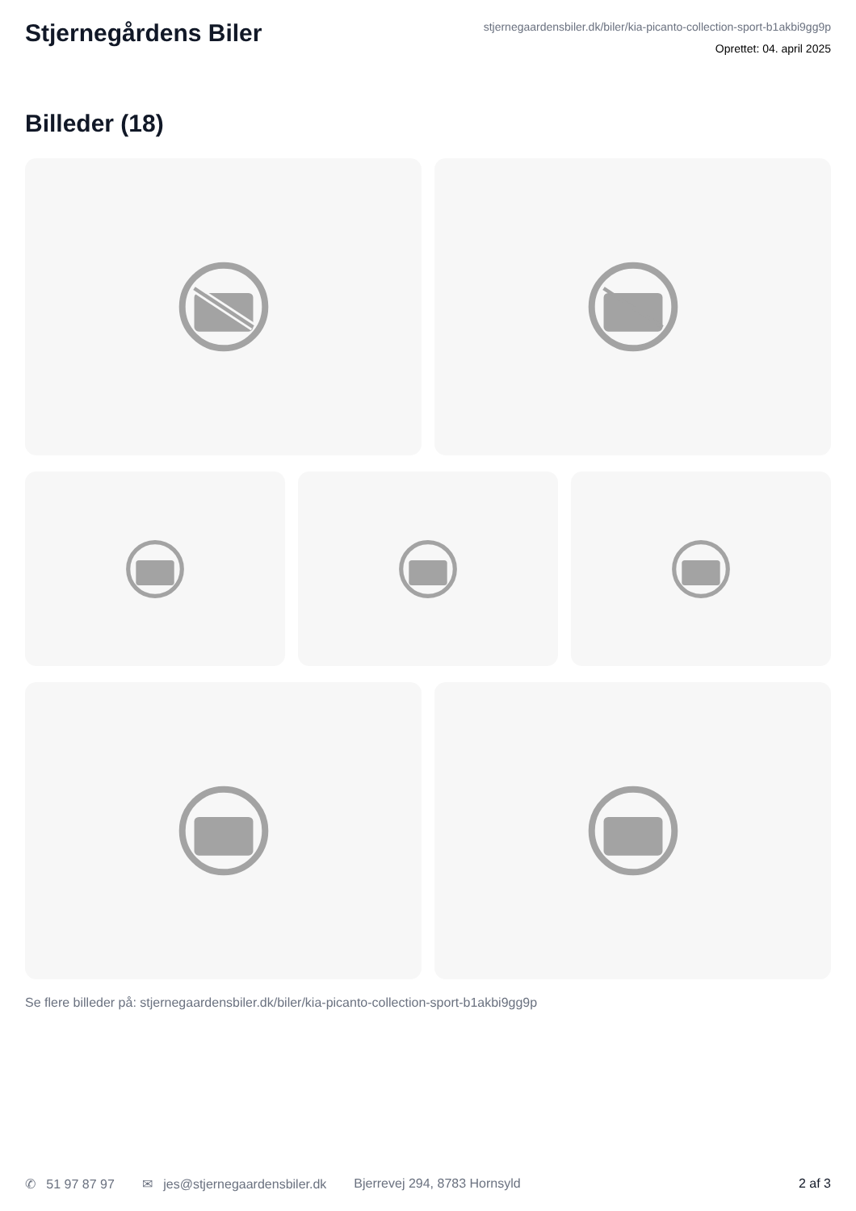Stjernegårdens Biler
stjernegaardensbiler.dk/biler/kia-picanto-collection-sport-b1akbi9gg9p
Oprettet: 04. april 2025
Billeder (18)
Se flere billeder på: stjernegaardensbiler.dk/biler/kia-picanto-collection-sport-b1akbi9gg9p
✆ 51 97 87 97 ✉ jes@stjernegaardensbiler.dk Bjerrevej 294, 8783 Hornsyld 2 af 3